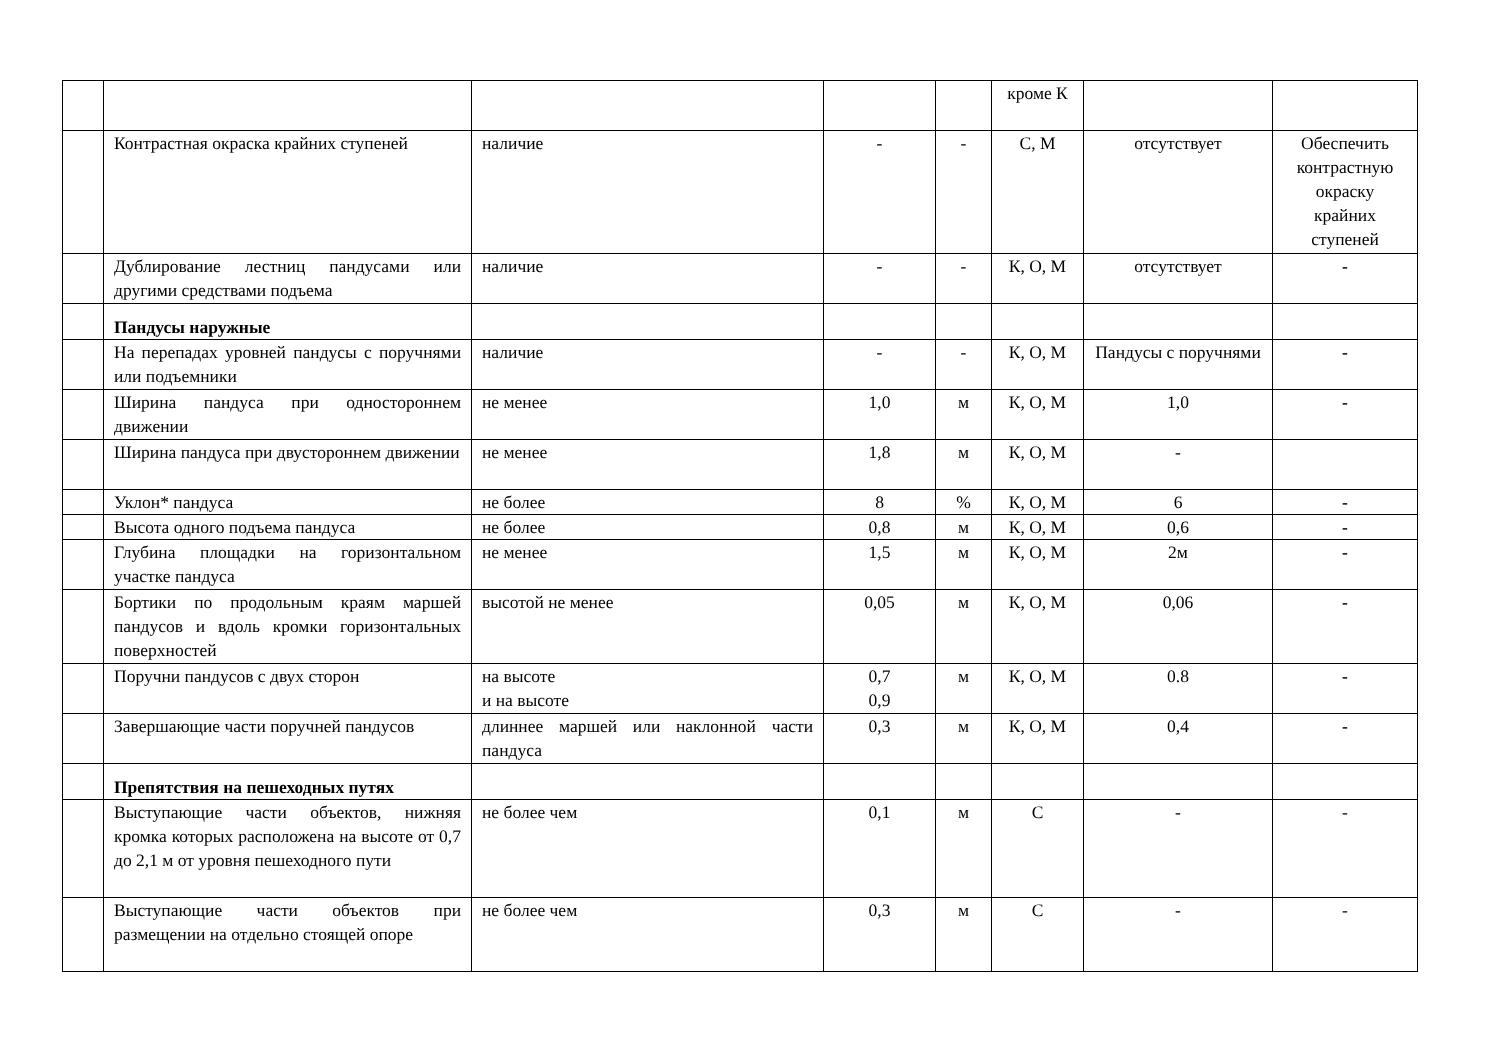| | | | | | кроме К | | |
| | Контрастная окраска крайних ступеней | наличие | - | - | С, М | отсутствует | Обеспечить контрастную окраску крайних ступеней |
| | Дублирование лестниц пандусами или другими средствами подъема | наличие | - | - | К, О, М | отсутствует | - |
| | Пандусы наружные | | | | | | |
| | На перепадах уровней пандусы с поручнями или подъемники | наличие | - | - | К, О, М | Пандусы с поручнями | - |
| | Ширина пандуса при одностороннем движении | не менее | 1,0 | м | К, О, М | 1,0 | - |
| | Ширина пандуса при двустороннем движении | не менее | 1,8 | м | К, О, М | - | |
| | Уклон* пандуса | не более | 8 | % | К, О, М | 6 | - |
| | Высота одного подъема пандуса | не более | 0,8 | м | К, О, М | 0,6 | - |
| | Глубина площадки на горизонтальном участке пандуса | не менее | 1,5 | м | К, О, М | 2м | - |
| | Бортики по продольным краям маршей пандусов и вдоль кромки горизонтальных поверхностей | высотой не менее | 0,05 | м | К, О, М | 0,06 | - |
| | Поручни пандусов с двух сторон | на высоте и на высоте | 0,7 0,9 | м | К, О, М | 0.8 | - |
| | Завершающие части поручней пандусов | длиннее маршей или наклонной части пандуса | 0,3 | м | К, О, М | 0,4 | - |
| | Препятствия на пешеходных путях | | | | | | |
| | Выступающие части объектов, нижняя кромка которых расположена на высоте от 0,7 до 2,1 м от уровня пешеходного пути | не более чем | 0,1 | м | С | - | - |
| | Выступающие части объектов при размещении на отдельно стоящей опоре | не более чем | 0,3 | м | С | - | - |